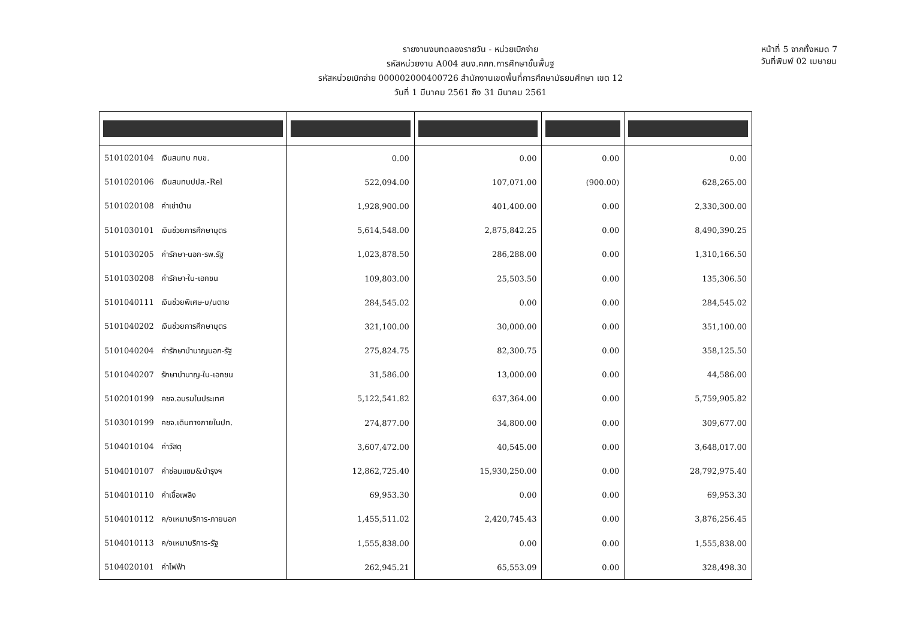รายงานงบทดลองรายวัน - หน่วยเบิกจ่าย
รหัสหน่วยงาน A004 สนง.คกก.การศึกษาขั้นพื้นฐ
รหัสหน่วยเบิกจ่าย 000002000400726 สำนักงานเขตพื้นที่การศึกษามัธยมศึกษา เขต 12
วันที่ 1 มีนาคม 2561 ถึง 31 มีนาคม 2561
หน้าที่ 5 จากทั้งหมด 7
วันที่พิมพ์ 02 เมษายน
| 5101020104 เงินสมทบ กบข. | 0.00 | 0.00 | 0.00 | 0.00 |
| 5101020106 เงินสมทบปปส.-Rel | 522,094.00 | 107,071.00 | (900.00) | 628,265.00 |
| 5101020108 ค่าเช่าบ้าน | 1,928,900.00 | 401,400.00 | 0.00 | 2,330,300.00 |
| 5101030101 เงินช่วยการศึกษาบุตร | 5,614,548.00 | 2,875,842.25 | 0.00 | 8,490,390.25 |
| 5101030205 ค่ารักษา-นอก-รพ.รัฐ | 1,023,878.50 | 286,288.00 | 0.00 | 1,310,166.50 |
| 5101030208 ค่ารักษา-ใน-เอกชน | 109,803.00 | 25,503.50 | 0.00 | 135,306.50 |
| 5101040111 เงินช่วยพิเศษ-บ/นตาย | 284,545.02 | 0.00 | 0.00 | 284,545.02 |
| 5101040202 เงินช่วยการศึกษาบุตร | 321,100.00 | 30,000.00 | 0.00 | 351,100.00 |
| 5101040204 ค่ารักษาบำนาญนอก-รัฐ | 275,824.75 | 82,300.75 | 0.00 | 358,125.50 |
| 5101040207 รักษาบำนาญ-ใน-เอกชน | 31,586.00 | 13,000.00 | 0.00 | 44,586.00 |
| 5102010199 คชจ.อบรมในประเทศ | 5,122,541.82 | 637,364.00 | 0.00 | 5,759,905.82 |
| 5103010199 คชจ.เดินทางภายในปท. | 274,877.00 | 34,800.00 | 0.00 | 309,677.00 |
| 5104010104 ค่าวัสดุ | 3,607,472.00 | 40,545.00 | 0.00 | 3,648,017.00 |
| 5104010107 ค่าซ่อมแซม&บำรุงฯ | 12,862,725.40 | 15,930,250.00 | 0.00 | 28,792,975.40 |
| 5104010110 ค่าเชื้อเพลิง | 69,953.30 | 0.00 | 0.00 | 69,953.30 |
| 5104010112 ค/จเหมาบริการ-ภายนอก | 1,455,511.02 | 2,420,745.43 | 0.00 | 3,876,256.45 |
| 5104010113 ค/จเหมาบริการ-รัฐ | 1,555,838.00 | 0.00 | 0.00 | 1,555,838.00 |
| 5104020101 ค่าไฟฟ้า | 262,945.21 | 65,553.09 | 0.00 | 328,498.30 |